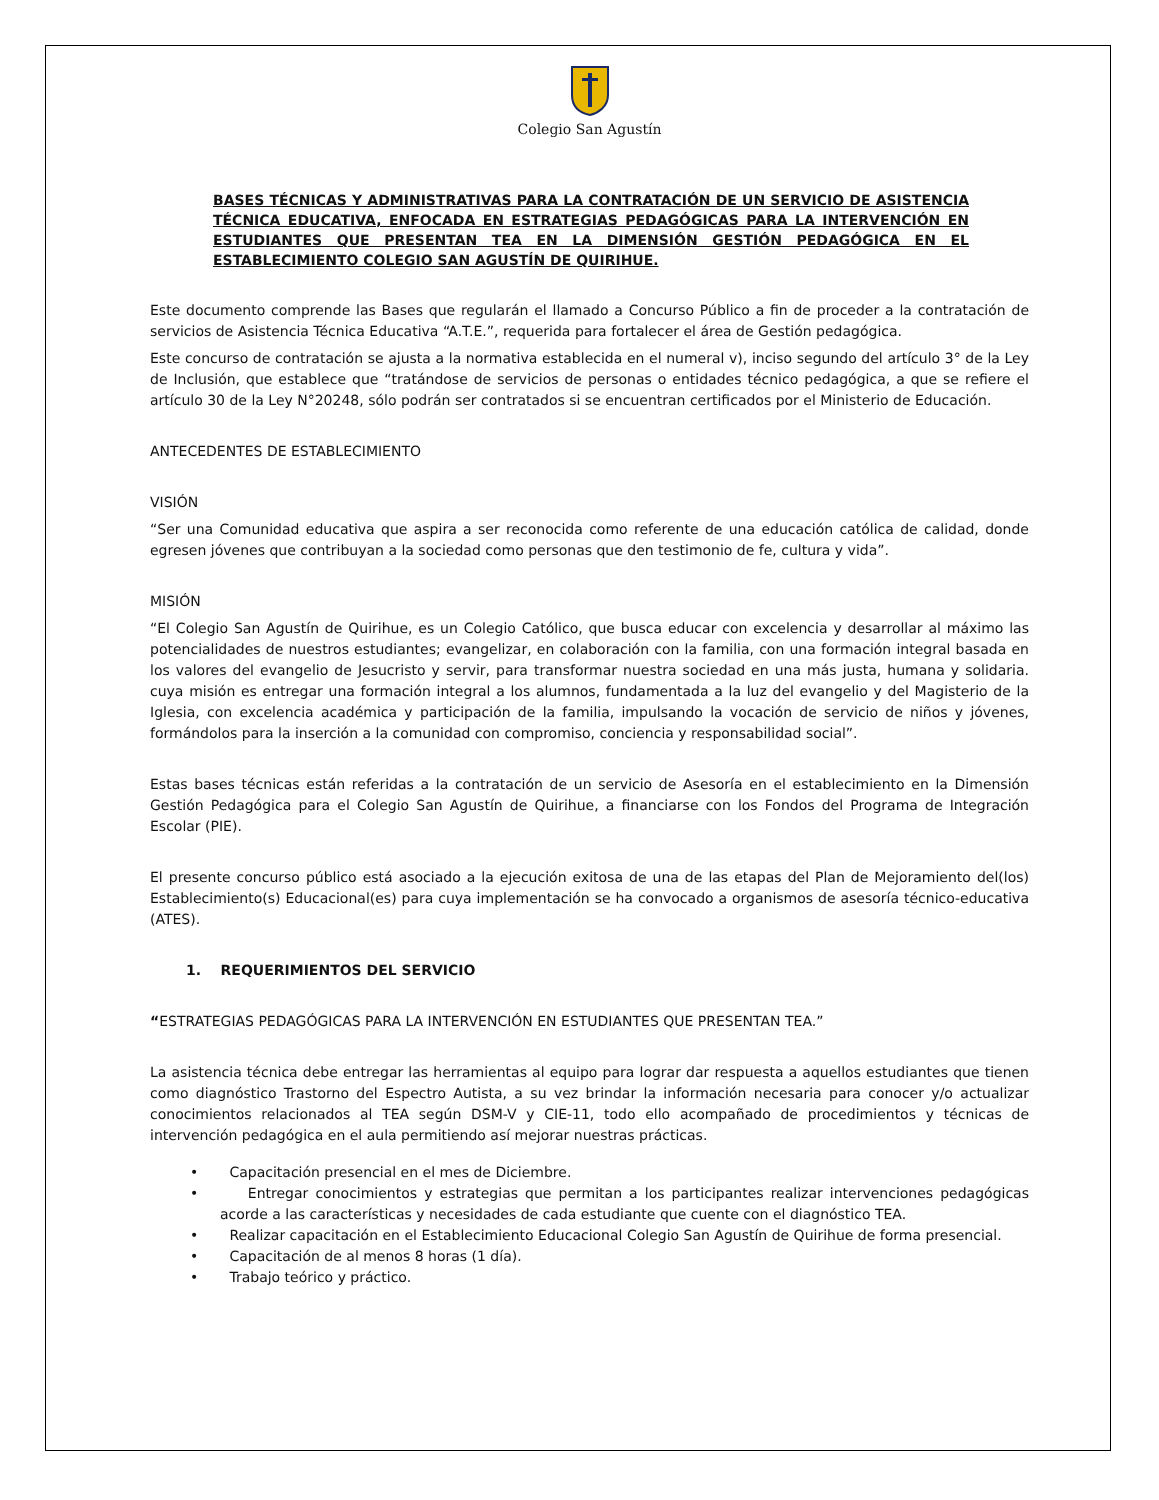Colegio San Agustín
BASES TÉCNICAS Y ADMINISTRATIVAS PARA LA CONTRATACIÓN DE UN SERVICIO DE ASISTENCIA TÉCNICA EDUCATIVA, ENFOCADA EN ESTRATEGIAS PEDAGÓGICAS PARA LA INTERVENCIÓN EN ESTUDIANTES QUE PRESENTAN TEA EN LA DIMENSIÓN GESTIÓN PEDAGÓGICA EN EL ESTABLECIMIENTO COLEGIO SAN AGUSTÍN DE QUIRIHUE.
Este documento comprende las Bases que regularán el llamado a Concurso Público a fin de proceder a la contratación de servicios de Asistencia Técnica Educativa “A.T.E.”, requerida para fortalecer el área de Gestión pedagógica.
Este concurso de contratación se ajusta a la normativa establecida en el numeral v), inciso segundo del artículo 3° de la Ley de Inclusión, que establece que “tratándose de servicios de personas o entidades técnico pedagógica, a que se refiere el artículo 30 de la Ley N°20248, sólo podrán ser contratados si se encuentran certificados por el Ministerio de Educación.
ANTECEDENTES DE ESTABLECIMIENTO
VISIÓN
“Ser una Comunidad educativa que aspira a ser reconocida como referente de una educación católica de calidad, donde egresen jóvenes que contribuyan a la sociedad como personas que den testimonio de fe, cultura y vida”.
MISIÓN
“El Colegio San Agustín de Quirihue, es un Colegio Católico, que busca educar con excelencia y desarrollar al máximo las potencialidades de nuestros estudiantes; evangelizar, en colaboración con la familia, con una formación integral basada en los valores del evangelio de Jesucristo y servir, para transformar nuestra sociedad en una más justa, humana y solidaria. cuya misión es entregar una formación integral a los alumnos, fundamentada a la luz del evangelio y del Magisterio de la Iglesia, con excelencia académica y participación de la familia, impulsando la vocación de servicio de niños y jóvenes, formándolos para la inserción a la comunidad con compromiso, conciencia y responsabilidad social”.
Estas bases técnicas están referidas a la contratación de un servicio de Asesoría en el establecimiento en la Dimensión Gestión Pedagógica para el Colegio San Agustín de Quirihue, a financiarse con los Fondos del Programa de Integración Escolar (PIE).
El presente concurso público está asociado a la ejecución exitosa de una de las etapas del Plan de Mejoramiento del(los) Establecimiento(s) Educacional(es) para cuya implementación se ha convocado a organismos de asesoría técnico-educativa (ATES).
1. REQUERIMIENTOS DEL SERVICIO
“ESTRATEGIAS PEDAGÓGICAS PARA LA INTERVENCIÓN EN ESTUDIANTES QUE PRESENTAN TEA.”
La asistencia técnica debe entregar las herramientas al equipo para lograr dar respuesta a aquellos estudiantes que tienen como diagnóstico Trastorno del Espectro Autista, a su vez brindar la información necesaria para conocer y/o actualizar conocimientos relacionados al TEA según DSM-V y CIE-11, todo ello acompañado de procedimientos y técnicas de intervención pedagógica en el aula permitiendo así mejorar nuestras prácticas.
• Capacitación presencial en el mes de Diciembre.
• Entregar conocimientos y estrategias que permitan a los participantes realizar intervenciones pedagógicas acorde a las características y necesidades de cada estudiante que cuente con el diagnóstico TEA.
• Realizar capacitación en el Establecimiento Educacional Colegio San Agustín de Quirihue de forma presencial.
• Capacitación de al menos 8 horas (1 día).
• Trabajo teórico y práctico.